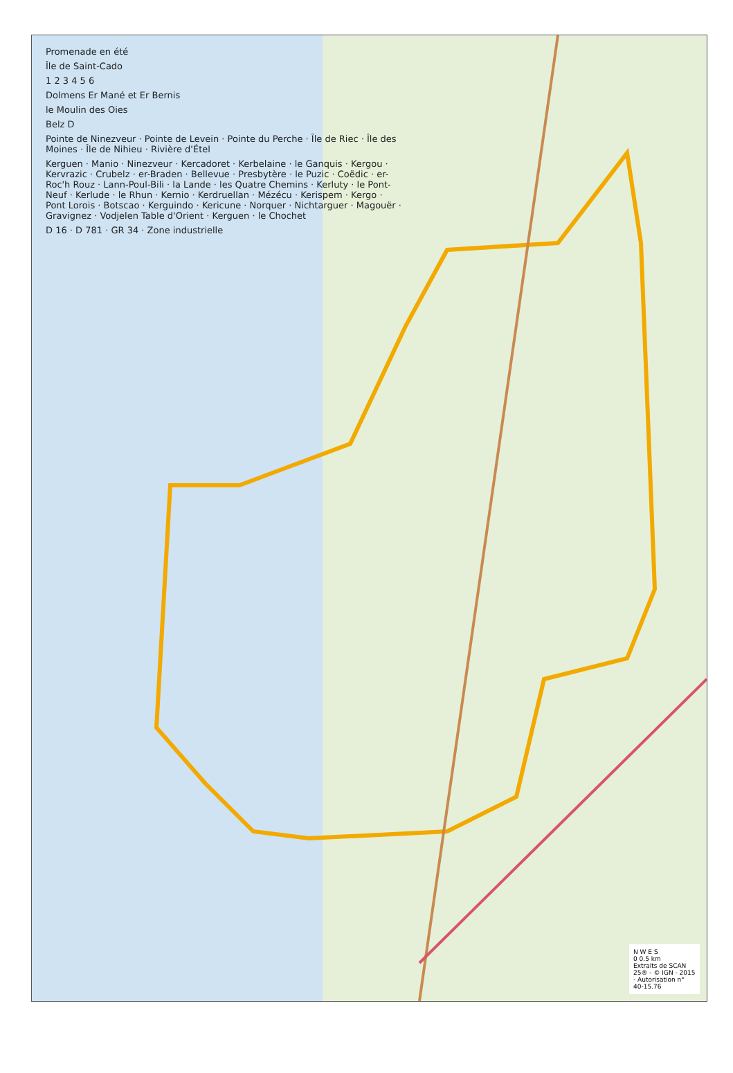Promenade en été
Île de Saint-Cado
1 2 3 4 5 6
Dolmens Er Mané et Er Bernis
le Moulin des Oies
Belz D
Pointe de Ninezveur · Pointe de Levein · Pointe du Perche · Île de Riec · Île des Moines · Île de Nihieu · Rivière d'Étel
Kerguen · Manio · Ninezveur · Kercadoret · Kerbelaine · le Ganquis · Kergou · Kervrazic · Crubelz · er-Braden · Bellevue · Presbytère · le Puzic · Coëdic · er-Roc'h Rouz · Lann-Poul-Bili · la Lande · les Quatre Chemins · Kerluty · le Pont-Neuf · Kerlude · le Rhun · Kernio · Kerdruellan · Mézécu · Kerispem · Kergo · Pont Lorois · Botscao · Kerguindo · Kericune · Norquer · Nichtarguer · Magouër · Gravignez · Vodjelen Table d'Orient · Kerguen · le Chochet
D 16 · D 781 · GR 34 · Zone industrielle
N W E S
0 0.5 km
Extraits de SCAN 25® - © IGN - 2015 - Autorisation n° 40-15.76